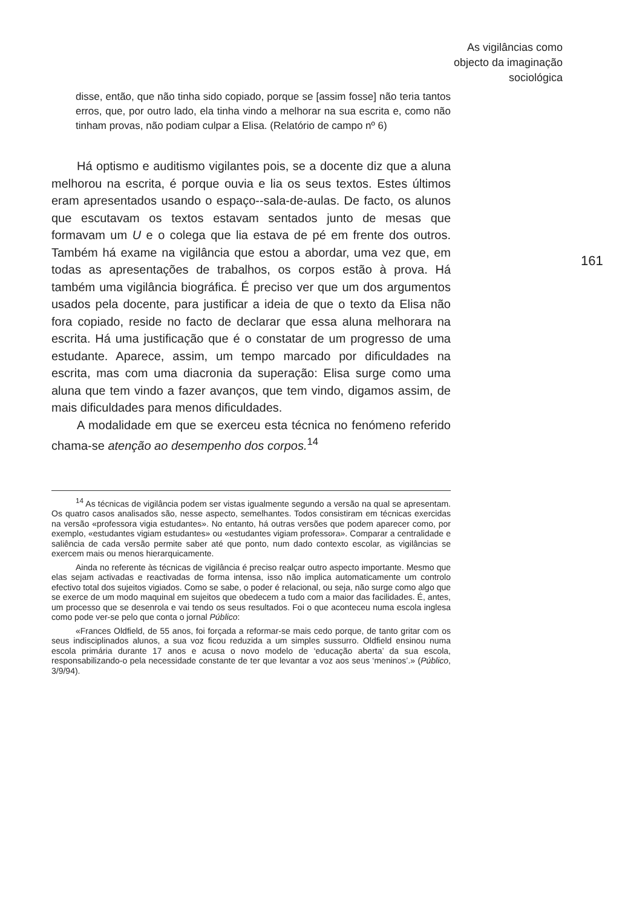As vigilâncias como
objecto da imaginação
sociológica
161
disse, então, que não tinha sido copiado, porque se [assim fosse] não teria tantos erros, que, por outro lado, ela tinha vindo a melhorar na sua escrita e, como não tinham provas, não podiam culpar a Elisa. (Relatório de campo nº 6)
Há optismo e auditismo vigilantes pois, se a docente diz que a aluna melhorou na escrita, é porque ouvia e lia os seus textos. Estes últimos eram apresentados usando o espaço--sala-de-aulas. De facto, os alunos que escutavam os textos estavam sentados junto de mesas que formavam um U e o colega que lia estava de pé em frente dos outros. Também há exame na vigilância que estou a abordar, uma vez que, em todas as apresentações de trabalhos, os corpos estão à prova. Há também uma vigilância biográfica. É preciso ver que um dos argumentos usados pela docente, para justificar a ideia de que o texto da Elisa não fora copiado, reside no facto de declarar que essa aluna melhorara na escrita. Há uma justificação que é o constatar de um progresso de uma estudante. Aparece, assim, um tempo marcado por dificuldades na escrita, mas com uma diacronia da superação: Elisa surge como uma aluna que tem vindo a fazer avanços, que tem vindo, digamos assim, de mais dificuldades para menos dificuldades.
A modalidade em que se exerceu esta técnica no fenómeno referido chama-se atenção ao desempenho dos corpos.<sup>14</sup>
<sup>14</sup> As técnicas de vigilância podem ser vistas igualmente segundo a versão na qual se apresentam. Os quatro casos analisados são, nesse aspecto, semelhantes. Todos consistiram em técnicas exercidas na versão «professora vigia estudantes». No entanto, há outras versões que podem aparecer como, por exemplo, «estudantes vigiam estudantes» ou «estudantes vigiam professora». Comparar a centralidade e saliência de cada versão permite saber até que ponto, num dado contexto escolar, as vigilâncias se exercem mais ou menos hierarquicamente.
Ainda no referente às técnicas de vigilância é preciso realçar outro aspecto importante. Mesmo que elas sejam activadas e reactivadas de forma intensa, isso não implica automaticamente um controlo efectivo total dos sujeitos vigiados. Como se sabe, o poder é relacional, ou seja, não surge como algo que se exerce de um modo maquinal em sujeitos que obedecem a tudo com a maior das facilidades. É, antes, um processo que se desenrola e vai tendo os seus resultados. Foi o que aconteceu numa escola inglesa como pode ver-se pelo que conta o jornal Público:
«Frances Oldfield, de 55 anos, foi forçada a reformar-se mais cedo porque, de tanto gritar com os seus indisciplinados alunos, a sua voz ficou reduzida a um simples sussurro. Oldfield ensinou numa escola primária durante 17 anos e acusa o novo modelo de ‘educação aberta’ da sua escola, responsabilizando-o pela necessidade constante de ter que levantar a voz aos seus ‘meninos’.» (Público, 3/9/94).